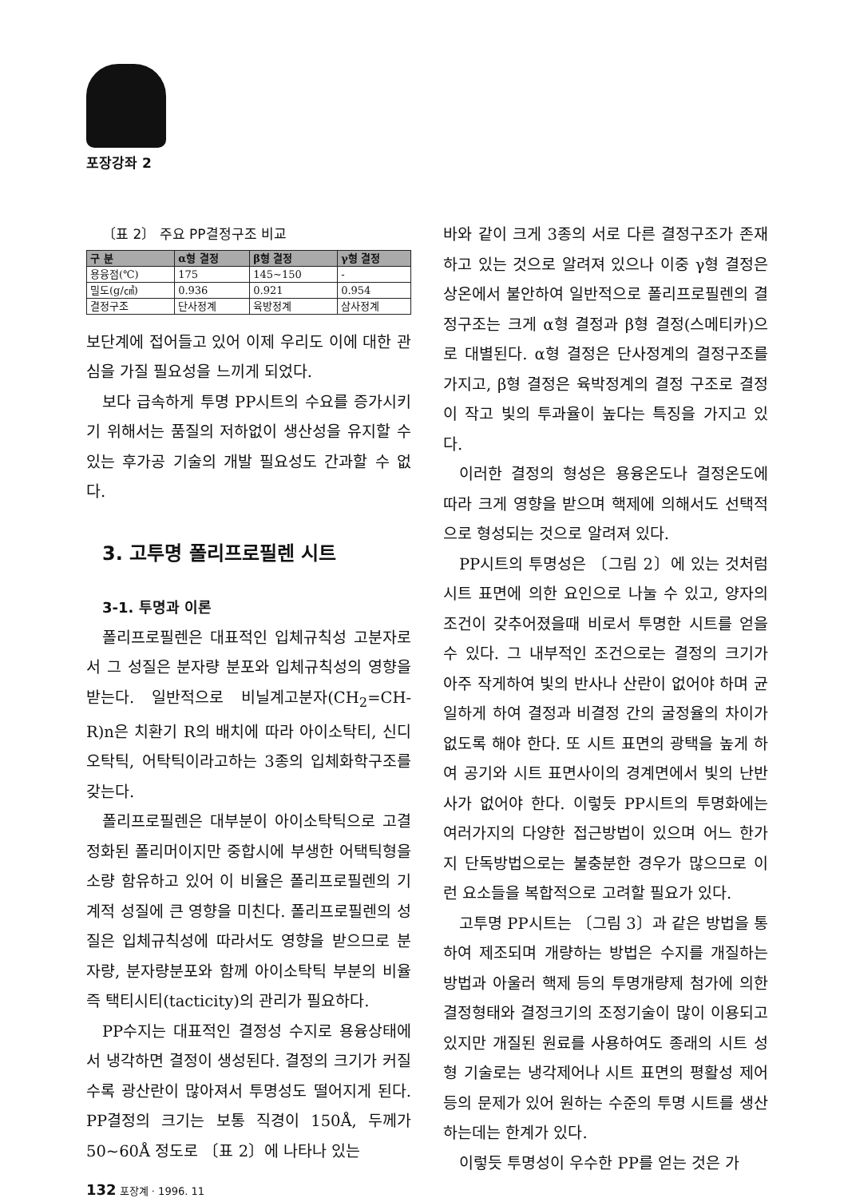포장강좌 2
〔표 2〕 주요 PP결정구조 비교
| 구 분 | α형 결정 | β형 결정 | γ형 결정 |
| --- | --- | --- | --- |
| 용융점(℃) | 175 | 145~150 | - |
| 밀도(g/㎤) | 0.936 | 0.921 | 0.954 |
| 결정구조 | 단사정계 | 육방정계 | 삼사정계 |
보단계에 접어들고 있어 이제 우리도 이에 대한 관심을 가질 필요성을 느끼게 되었다.
보다 급속하게 투명 PP시트의 수요를 증가시키기 위해서는 품질의 저하없이 생산성을 유지할 수 있는 후가공 기술의 개발 필요성도 간과할 수 없다.
3. 고투명 폴리프로필렌 시트
3-1. 투명과 이론
폴리프로필렌은 대표적인 입체규칙성 고분자로서 그 성질은 분자량 분포와 입체규칙성의 영향을 받는다. 일반적으로 비닐계고분자(CH<sub>2</sub>=CH-R)n은 치환기 R의 배치에 따라 아이소탁티, 신디오탁틱, 어탁틱이라고하는 3종의 입체화학구조를 갖는다.
폴리프로필렌은 대부분이 아이소탁틱으로 고결정화된 폴리머이지만 중합시에 부생한 어택틱형을 소량 함유하고 있어 이 비율은 폴리프로필렌의 기계적 성질에 큰 영향을 미친다. 폴리프로필렌의 성질은 입체규칙성에 따라서도 영향을 받으므로 분자량, 분자량분포와 함께 아이소탁틱 부분의 비율 즉 택티시티(tacticity)의 관리가 필요하다.
PP수지는 대표적인 결정성 수지로 용융상태에서 냉각하면 결정이 생성된다. 결정의 크기가 커질수록 광산란이 많아져서 투명성도 떨어지게 된다. PP결정의 크기는 보통 직경이 150Å, 두께가 50~60Å 정도로 〔표 2〕에 나타나 있는
바와 같이 크게 3종의 서로 다른 결정구조가 존재하고 있는 것으로 알려져 있으나 이중 γ형 결정은 상온에서 불안하여 일반적으로 폴리프로필렌의 결정구조는 크게 α형 결정과 β형 결정(스메티카)으로 대별된다. α형 결정은 단사정계의 결정구조를 가지고, β형 결정은 육박정계의 결정 구조로 결정이 작고 빛의 투과율이 높다는 특징을 가지고 있다.
이러한 결정의 형성은 용융온도나 결정온도에 따라 크게 영향을 받으며 핵제에 의해서도 선택적으로 형성되는 것으로 알려져 있다.
PP시트의 투명성은 〔그림 2〕에 있는 것처럼 시트 표면에 의한 요인으로 나눌 수 있고, 양자의 조건이 갖추어졌을때 비로서 투명한 시트를 얻을 수 있다. 그 내부적인 조건으로는 결정의 크기가 아주 작게하여 빛의 반사나 산란이 없어야 하며 균일하게 하여 결정과 비결정 간의 굴정율의 차이가 없도록 해야 한다. 또 시트 표면의 광택을 높게 하여 공기와 시트 표면사이의 경계면에서 빛의 난반사가 없어야 한다. 이렇듯 PP시트의 투명화에는 여러가지의 다양한 접근방법이 있으며 어느 한가지 단독방법으로는 불충분한 경우가 많으므로 이런 요소들을 복합적으로 고려할 필요가 있다.
고투명 PP시트는 〔그림 3〕과 같은 방법을 통하여 제조되며 개량하는 방법은 수지를 개질하는 방법과 아울러 핵제 등의 투명개량제 첨가에 의한 결정형태와 결정크기의 조정기술이 많이 이용되고 있지만 개질된 원료를 사용하여도 종래의 시트 성형 기술로는 냉각제어나 시트 표면의 평활성 제어 등의 문제가 있어 원하는 수준의 투명 시트를 생산하는데는 한계가 있다.
이렇듯 투명성이 우수한 PP를 얻는 것은 가
132 포장계 · 1996. 11